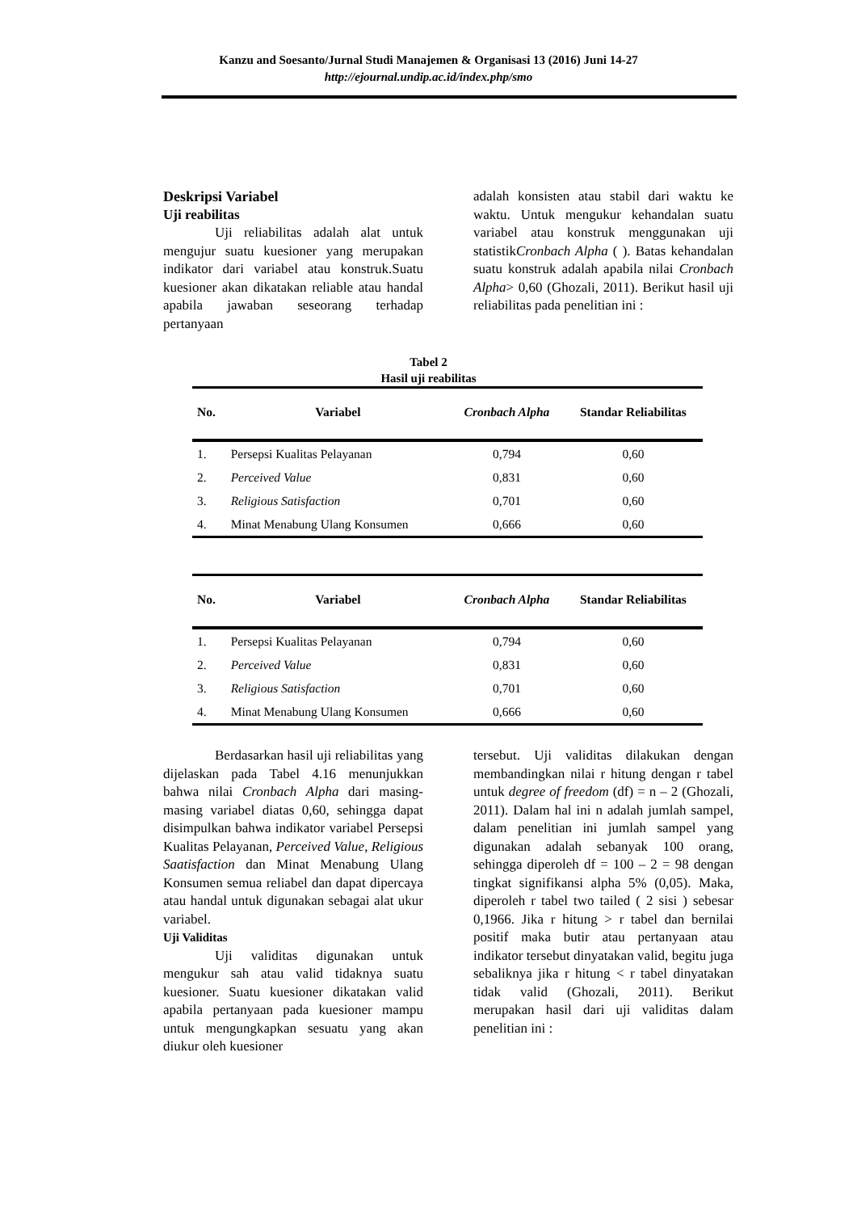Kanzu and Soesanto/Jurnal Studi Manajemen & Organisasi 13 (2016) Juni 14-27
http://ejournal.undip.ac.id/index.php/smo
Deskripsi Variabel
Uji reabilitas
Uji reliabilitas adalah alat untuk mengujur suatu kuesioner yang merupakan indikator dari variabel atau konstruk.Suatu kuesioner akan dikatakan reliable atau handal apabila jawaban seseorang terhadap pertanyaan
adalah konsisten atau stabil dari waktu ke waktu. Untuk mengukur kehandalan suatu variabel atau konstruk menggunakan uji statistikCronbach Alpha ( ). Batas kehandalan suatu konstruk adalah apabila nilai Cronbach Alpha> 0,60 (Ghozali, 2011). Berikut hasil uji reliabilitas pada penelitian ini :
Tabel 2
Hasil uji reabilitas
| No. | Variabel | Cronbach Alpha | Standar Reliabilitas |
| --- | --- | --- | --- |
| 1. | Persepsi Kualitas Pelayanan | 0,794 | 0,60 |
| 2. | Perceived Value | 0,831 | 0,60 |
| 3. | Religious Satisfaction | 0,701 | 0,60 |
| 4. | Minat Menabung Ulang Konsumen | 0,666 | 0,60 |
| No. | Variabel | Cronbach Alpha | Standar Reliabilitas |
| --- | --- | --- | --- |
| 1. | Persepsi Kualitas Pelayanan | 0,794 | 0,60 |
| 2. | Perceived Value | 0,831 | 0,60 |
| 3. | Religious Satisfaction | 0,701 | 0,60 |
| 4. | Minat Menabung Ulang Konsumen | 0,666 | 0,60 |
Berdasarkan hasil uji reliabilitas yang dijelaskan pada Tabel 4.16 menunjukkan bahwa nilai Cronbach Alpha dari masing-masing variabel diatas 0,60, sehingga dapat disimpulkan bahwa indikator variabel Persepsi Kualitas Pelayanan, Perceived Value, Religious Saatisfaction dan Minat Menabung Ulang Konsumen semua reliabel dan dapat dipercaya atau handal untuk digunakan sebagai alat ukur variabel.
Uji Validitas
Uji validitas digunakan untuk mengukur sah atau valid tidaknya suatu kuesioner. Suatu kuesioner dikatakan valid apabila pertanyaan pada kuesioner mampu untuk mengungkapkan sesuatu yang akan diukur oleh kuesioner
tersebut. Uji validitas dilakukan dengan membandingkan nilai r hitung dengan r tabel untuk degree of freedom (df) = n – 2 (Ghozali, 2011). Dalam hal ini n adalah jumlah sampel, dalam penelitian ini jumlah sampel yang digunakan adalah sebanyak 100 orang, sehingga diperoleh df = 100 – 2 = 98 dengan tingkat signifikansi alpha 5% (0,05). Maka, diperoleh r tabel two tailed ( 2 sisi ) sebesar 0,1966. Jika r hitung > r tabel dan bernilai positif maka butir atau pertanyaan atau indikator tersebut dinyatakan valid, begitu juga sebaliknya jika r hitung < r tabel dinyatakan tidak valid (Ghozali, 2011). Berikut merupakan hasil dari uji validitas dalam penelitian ini :